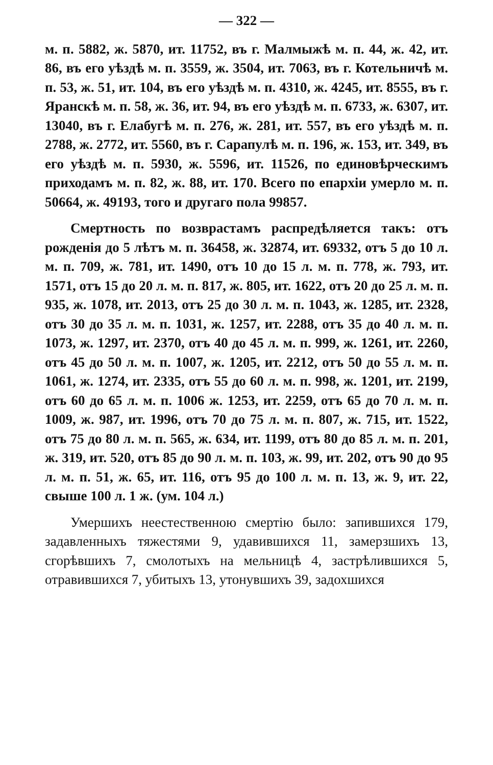— 322 —
м. п. 5882, ж. 5870, ит. 11752, въ г. Малмыжѣ м. п. 44, ж. 42, ит. 86, въ его уѣздѣ м. п. 3559, ж. 3504, ит. 7063, въ г. Котельничѣ м. п. 53, ж. 51, ит. 104, въ его уѣздѣ м. п. 4310, ж. 4245, ит. 8555, въ г. Яранскѣ м. п. 58, ж. 36, ит. 94, въ его уѣздѣ м. п. 6733, ж. 6307, ит. 13040, въ г. Елабугѣ м. п. 276, ж. 281, ит. 557, въ его уѣздѣ м. п. 2788, ж. 2772, ит. 5560, въ г. Сарапулѣ м. п. 196, ж. 153, ит. 349, въ его уѣздѣ м. п. 5930, ж. 5596, ит. 11526, по единовѣрческимъ приходамъ м. п. 82, ж. 88, ит. 170. Всего по епархіи умерло м. п. 50664, ж. 49193, того и другаго пола 99857.
Смертность по возврастамъ распредѣляется такъ: отъ рожденія до 5 лѣтъ м. п. 36458, ж. 32874, ит. 69332, отъ 5 до 10 л. м. п. 709, ж. 781, ит. 1490, отъ 10 до 15 л. м. п. 778, ж. 793, ит. 1571, отъ 15 до 20 л. м. п. 817, ж. 805, ит. 1622, отъ 20 до 25 л. м. п. 935, ж. 1078, ит. 2013, отъ 25 до 30 л. м. п. 1043, ж. 1285, ит. 2328, отъ 30 до 35 л. м. п. 1031, ж. 1257, ит. 2288, отъ 35 до 40 л. м. п. 1073, ж. 1297, ит. 2370, отъ 40 до 45 л. м. п. 999, ж. 1261, ит. 2260, отъ 45 до 50 л. м. п. 1007, ж. 1205, ит. 2212, отъ 50 до 55 л. м. п. 1061, ж. 1274, ит. 2335, отъ 55 до 60 л. м. п. 998, ж. 1201, ит. 2199, отъ 60 до 65 л. м. п. 1006 ж. 1253, ит. 2259, отъ 65 до 70 л. м. п. 1009, ж. 987, ит. 1996, отъ 70 до 75 л. м. п. 807, ж. 715, ит. 1522, отъ 75 до 80 л. м. п. 565, ж. 634, ит. 1199, отъ 80 до 85 л. м. п. 201, ж. 319, ит. 520, отъ 85 до 90 л. м. п. 103, ж. 99, ит. 202, отъ 90 до 95 л. м. п. 51, ж. 65, ит. 116, отъ 95 до 100 л. м. п. 13, ж. 9, ит. 22, свыше 100 л. 1 ж. (ум. 104 л.)
Умершихъ неестественною смертію было: запившихся 179, задавленныхъ тяжестями 9, удавившихся 11, замерзшихъ 13, сгорѣвшихъ 7, смолотыхъ на мельницѣ 4, застрѣлившихся 5, отравившихся 7, убитыхъ 13, утонувшихъ 39, задохшихся